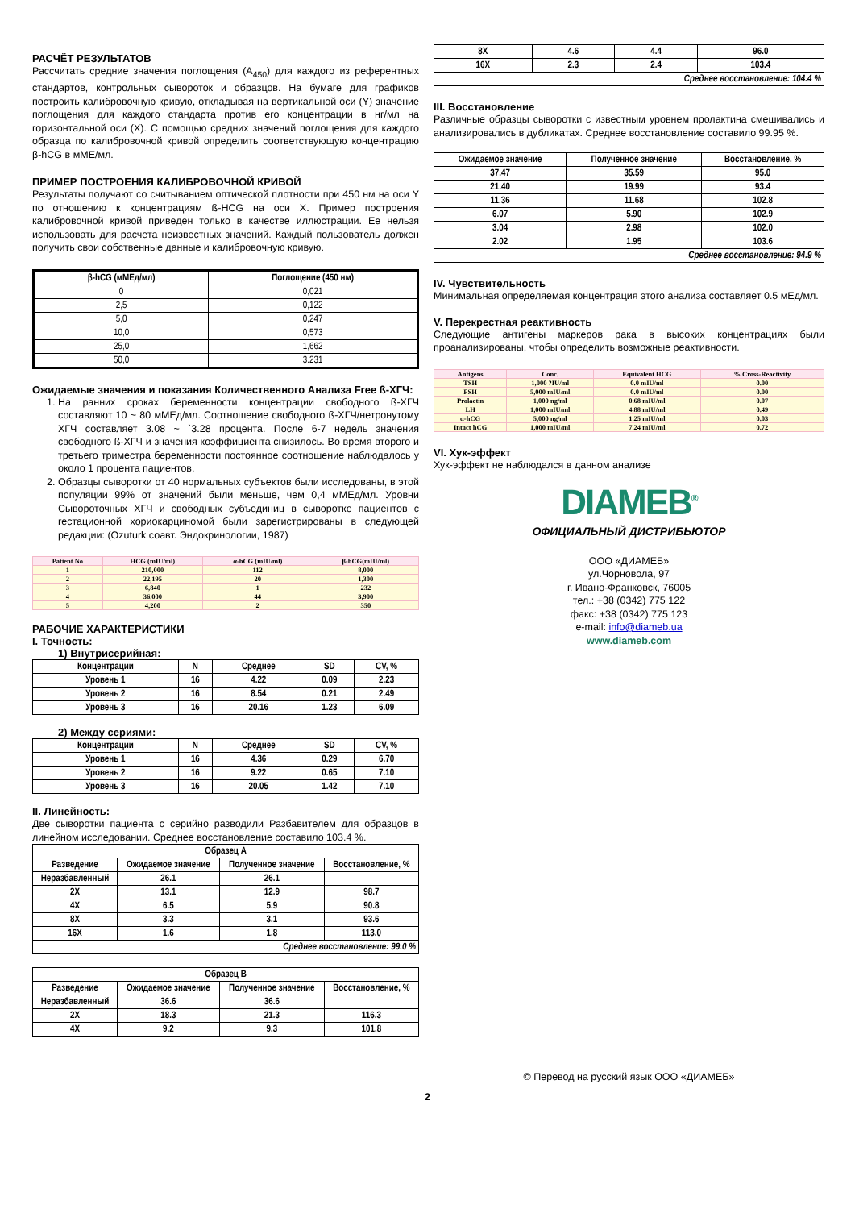РАСЧЁТ РЕЗУЛЬТАТОВ
Рассчитать средние значения поглощения (A<sub>450</sub>) для каждого из референтных стандартов, контрольных сывороток и образцов. На бумаге для графиков построить калибровочную кривую, откладывая на вертикальной оси (Y) значение поглощения для каждого стандарта против его концентрации в нг/мл на горизонтальной оси (X). С помощью средних значений поглощения для каждого образца по калибровочной кривой определить соответствующую концентрацию β-hCG в мМЕ/мл.
ПРИМЕР ПОСТРОЕНИЯ КАЛИБРОВОЧНОЙ КРИВОЙ
Результаты получают со считыванием оптической плотности при 450 нм на оси Y по отношению к концентрациям ß-HCG на оси X. Пример построения калибровочной кривой приведен только в качестве иллюстрации. Ее нельзя использовать для расчета неизвестных значений. Каждый пользователь должен получить свои собственные данные и калибровочную кривую.
| β-hCG (мМЕд/мл) | Поглощение (450 нм) |
| --- | --- |
| 0 | 0,021 |
| 2,5 | 0,122 |
| 5,0 | 0,247 |
| 10,0 | 0,573 |
| 25,0 | 1,662 |
| 50,0 | 3.231 |
Ожидаемые значения и показания Количественного Анализа Free ß-ХГЧ:
1. На ранних сроках беременности концентрации свободного ß-ХГЧ составляют 10 ~ 80 мМЕд/мл. Соотношение свободного ß-ХГЧ/нетронутому ХГЧ составляет 3.08 ~ `3.28 процента. После 6-7 недель значения свободного ß-ХГЧ и значения коэффициента снизилось. Во время второго и третьего триместра беременности постоянное соотношение наблюдалось у около 1 процента пациентов.
2. Образцы сыворотки от 40 нормальных субъектов были исследованы, в этой популяции 99% от значений были меньше, чем 0,4 мМЕд/мл. Уровни Сывороточных ХГЧ и свободных субъединиц в сыворотке пациентов с гестационной хориокарциномой были зарегистрированы в следующей редакции: (Ozuturk соавт. Эндокринологии, 1987)
| Patient No | HCG (mIU/ml) | α-hCG (mIU/ml) | β-hCG(mIU/ml) |
| --- | --- | --- | --- |
| 1 | 210,000 | 112 | 8,000 |
| 2 | 22,195 | 20 | 1,300 |
| 3 | 6,840 | 1 | 232 |
| 4 | 36,000 | 44 | 3,900 |
| 5 | 4,200 | 2 | 350 |
РАБОЧИЕ ХАРАКТЕРИСТИКИ
I. Точность:
1) Внутрисерийная:
| Концентрации | N | Среднее | SD | CV, % |
| Уровень 1 | 16 | 4.22 | 0.09 | 2.23 |
| Уровень 2 | 16 | 8.54 | 0.21 | 2.49 |
| Уровень 3 | 16 | 20.16 | 1.23 | 6.09 |
2) Между сериями:
| Концентрации | N | Среднее | SD | CV, % |
| Уровень 1 | 16 | 4.36 | 0.29 | 6.70 |
| Уровень 2 | 16 | 9.22 | 0.65 | 7.10 |
| Уровень 3 | 16 | 20.05 | 1.42 | 7.10 |
II. Линейность:
Две сыворотки пациента с серийно разводили Разбавителем для образцов в линейном исследовании. Среднее восстановление составило 103.4 %.
| Образец A | | | |
| Разведение | Ожидаемое значение | Полученное значение | Восстановление, % |
| Неразбавленный | 26.1 | 26.1 | |
| 2X | 13.1 | 12.9 | 98.7 |
| 4X | 6.5 | 5.9 | 90.8 |
| 8X | 3.3 | 3.1 | 93.6 |
| 16X | 1.6 | 1.8 | 113.0 |
| Среднее восстановление: 99.0 % | | | |
| Образец B | | | |
| Разведение | Ожидаемое значение | Полученное значение | Восстановление, % |
| Неразбавленный | 36.6 | 36.6 | |
| 2X | 18.3 | 21.3 | 116.3 |
| 4X | 9.2 | 9.3 | 101.8 |
| 8X | 4.6 | 4.4 | 96.0 |
| 16X | 2.3 | 2.4 | 103.4 |
| Среднее восстановление: 104.4 % | | | |
III. Восстановление
Различные образцы сыворотки с известным уровнем пролактина смешивались и анализировались в дубликатах. Среднее восстановление составило 99.95 %.
| Ожидаемое значение | Полученное значение | Восстановление, % |
| 37.47 | 35.59 | 95.0 |
| 21.40 | 19.99 | 93.4 |
| 11.36 | 11.68 | 102.8 |
| 6.07 | 5.90 | 102.9 |
| 3.04 | 2.98 | 102.0 |
| 2.02 | 1.95 | 103.6 |
| Среднее восстановление: 94.9 % | | |
IV. Чувствительность
Минимальная определяемая концентрация этого анализа составляет 0.5 мЕд/мл.
V. Перекрестная реактивность
Следующие антигены маркеров рака в высоких концентрациях были проанализированы, чтобы определить возможные реактивности.
| Antigens | Conc. | Equivalent HCG | % Cross-Reactivity |
| --- | --- | --- | --- |
| TSH | 1,000 ?IU/ml | 0.0 mIU/ml | 0.00 |
| FSH | 5,000 mIU/ml | 0.0 mIU/ml | 0.00 |
| Prolactin | 1,000 ng/ml | 0.68 mIU/ml | 0.07 |
| LH | 1,000 mIU/ml | 4.88 mIU/ml | 0.49 |
| α-hCG | 5,000 ng/ml | 1.25 mIU/ml | 0.03 |
| Intact hCG | 1,000 mIU/ml | 7.24 mIU/ml | 0.72 |
VI. Хук-эффект
Хук-эффект не наблюдался в данном анализе
DIAMEB<sup>®</sup>
ОФИЦИАЛЬНЫЙ ДИСТРИБЬЮТОР
ООО «ДИАМЕБ»
ул.Чорновола, 97
г. Ивано-Франковск, 76005
тел.: +38 (0342) 775 122
факс: +38 (0342) 775 123
e-mail: info@diameb.ua
www.diameb.com
© Перевод на русский язык ООО «ДИАМЕБ»
2